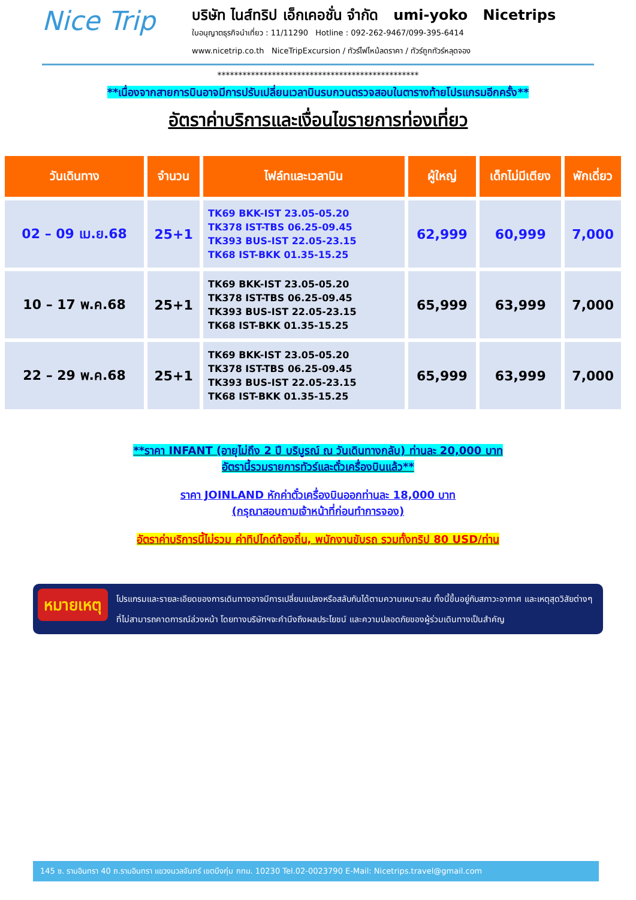Nice Trip
บริษัท ไนส์ทริป เอ็กเคอชั่น จำกัด umi-yoko Nicetrips
ใบอนุญาตธุรกิจนำเที่ยว : 11/11290 Hotline : 092-262-9467/099-395-6414
www.nicetrip.co.th NiceTripExcursion / ทัวร์ไฟไหม้ลดราคา / ทัวร์ถูกทัวร์หลุดจอง
************************************************
**เนื่องจากสายการบินอาจมีการปรับเปลี่ยนเวลาบินรบกวนตรวจสอบในตารางท้ายโปรแกรมอีกครั้ง**
อัตราค่าบริการและเงื่อนไขรายการท่องเที่ยว
| วันเดินทาง | จำนวน | ไฟล์ทและเวลาบิน | ผู้ใหญ่ | เด็กไม่มีเตียง | พักเดี่ยว |
| --- | --- | --- | --- | --- | --- |
| 02 – 09 เม.ย.68 | 25+1 | TK69 BKK-IST 23.05-05.20 TK378 IST-TBS 06.25-09.45 TK393 BUS-IST 22.05-23.15 TK68 IST-BKK 01.35-15.25 | 62,999 | 60,999 | 7,000 |
| 10 – 17 พ.ค.68 | 25+1 | TK69 BKK-IST 23.05-05.20 TK378 IST-TBS 06.25-09.45 TK393 BUS-IST 22.05-23.15 TK68 IST-BKK 01.35-15.25 | 65,999 | 63,999 | 7,000 |
| 22 – 29 พ.ค.68 | 25+1 | TK69 BKK-IST 23.05-05.20 TK378 IST-TBS 06.25-09.45 TK393 BUS-IST 22.05-23.15 TK68 IST-BKK 01.35-15.25 | 65,999 | 63,999 | 7,000 |
**ราคา INFANT (อายุไม่ถึง 2 ปี บริบูรณ์ ณ วันเดินทางกลับ) ท่านละ 20,000 บาท
อัตรานี้รวมรายการทัวร์และตั๋วเครื่องบินแล้ว**
ราคา JOINLAND หักค่าตั๋วเครื่องบินออกท่านละ 18,000 บาท
(กรุณาสอบถามเจ้าหน้าที่ก่อนทำการจอง)
อัตราค่าบริการนี้ไม่รวม ค่าทิปไกด์ท้องถิ่น, พนักงานขับรถ รวมทั้งทริป 80 USD/ท่าน
หมายเหตุ
โปรแกรมและรายละเอียดของการเดินทางอาจมีการเปลี่ยนแปลงหรือสลับกันได้ตามความเหมาะสม ทั้งนี้ขึ้นอยู่กับสภาวะอากาศ และเหตุสุดวิสัยต่างๆ ที่ไม่สามารถคาดการณ์ล่วงหน้า โดยทางบริษัทฯจะคำนึงถึงผลประโยชน์ และความปลอดภัยของผู้ร่วมเดินทางเป็นสำคัญ
145 ซ. รามอินทรา 40 ถ.รามอินทรา แขวงนวลจันทร์ เขตบึงกุ่ม กทม. 10230 Tel.02-0023790 E-Mail: Nicetrips.travel@gmail.com